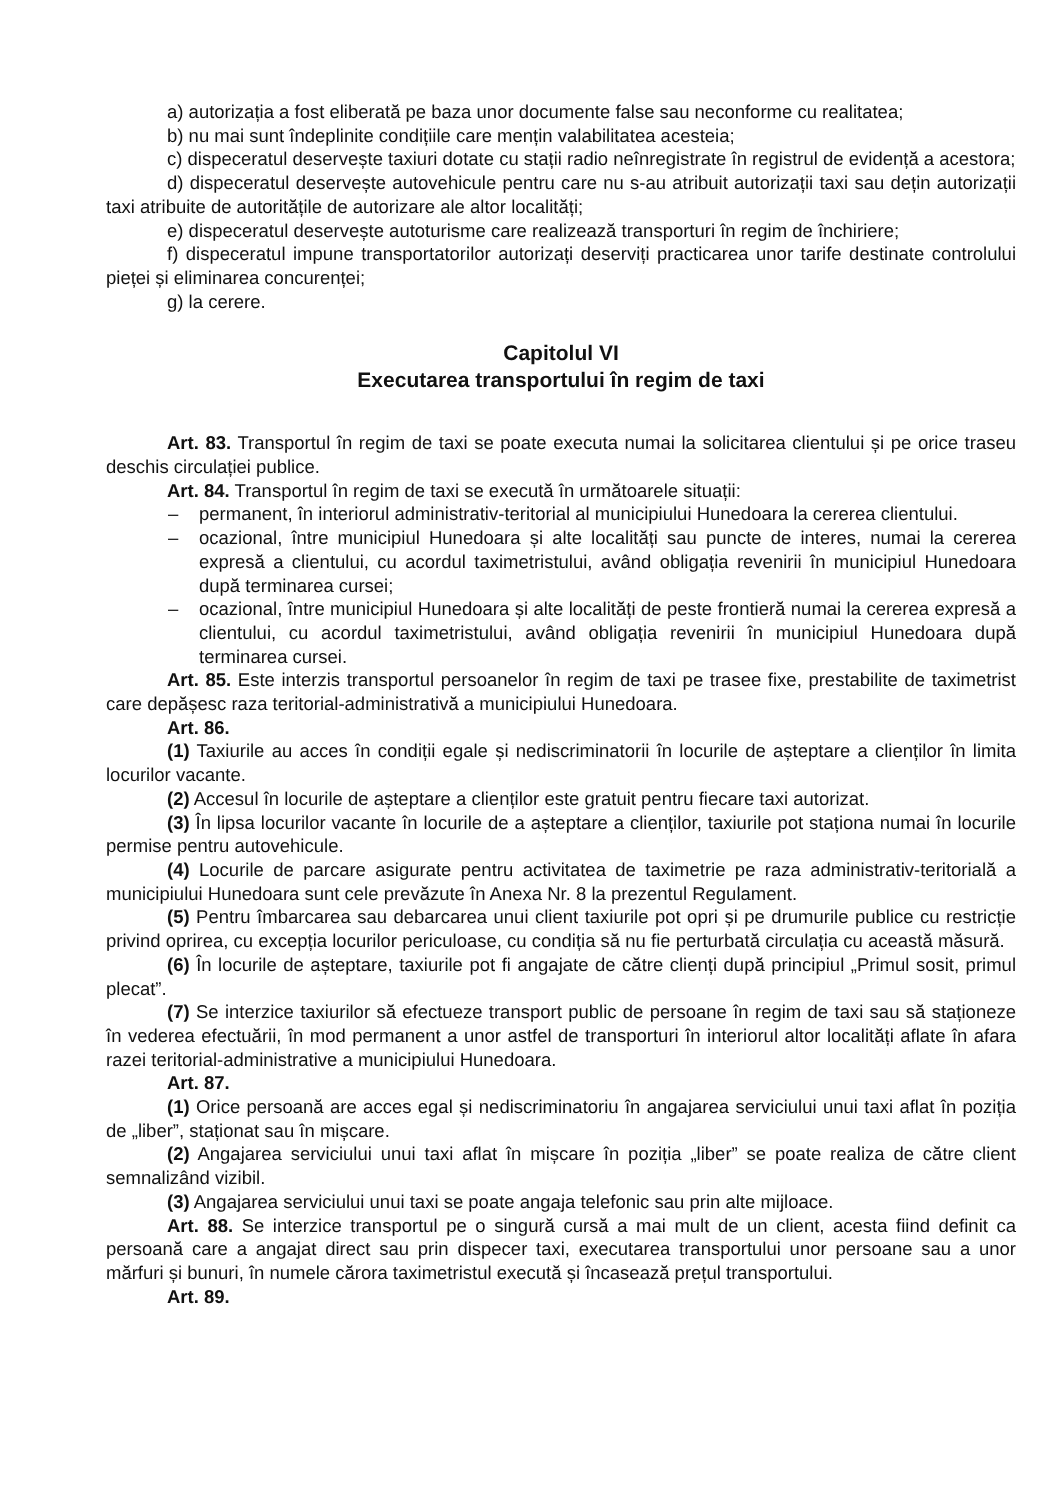a) autorizația a fost eliberată pe baza unor documente false sau neconforme cu realitatea;
b) nu mai sunt îndeplinite condițiile care mențin valabilitatea acesteia;
c) dispeceratul deservește taxiuri dotate cu stații radio neînregistrate în registrul de evidență a acestora;
d) dispeceratul deservește autovehicule pentru care nu s-au atribuit autorizații taxi sau dețin autorizații taxi atribuite de autoritățile de autorizare ale altor localități;
e) dispeceratul deservește autoturisme care realizează transporturi în regim de închiriere;
f) dispeceratul impune transportatorilor autorizați deserviți practicarea unor tarife destinate controlului pieței și eliminarea concurenței;
g) la cerere.
Capitolul VI
Executarea transportului în regim de taxi
Art. 83. Transportul în regim de taxi se poate executa numai la solicitarea clientului și pe orice traseu deschis circulației publice.
Art. 84. Transportul în regim de taxi se execută în următoarele situații:
– permanent, în interiorul administrativ-teritorial al municipiului Hunedoara la cererea clientului.
– ocazional, între municipiul Hunedoara și alte localități sau puncte de interes, numai la cererea expresă a clientului, cu acordul taximetristului, având obligația revenirii în municipiul Hunedoara după terminarea cursei;
– ocazional, între municipiul Hunedoara și alte localități de peste frontieră numai la cererea expresă a clientului, cu acordul taximetristului, având obligația revenirii în municipiul Hunedoara după terminarea cursei.
Art. 85. Este interzis transportul persoanelor în regim de taxi pe trasee fixe, prestabilite de taximetrist care depășesc raza teritorial-administrativă a municipiului Hunedoara.
Art. 86.
(1) Taxiurile au acces în condiții egale și nediscriminatorii în locurile de așteptare a clienților în limita locurilor vacante.
(2) Accesul în locurile de așteptare a clienților este gratuit pentru fiecare taxi autorizat.
(3) În lipsa locurilor vacante în locurile de a așteptare a clienților, taxiurile pot staționa numai în locurile permise pentru autovehicule.
(4) Locurile de parcare asigurate pentru activitatea de taximetrie pe raza administrativ-teritorială a municipiului Hunedoara sunt cele prevăzute în Anexa Nr. 8 la prezentul Regulament.
(5) Pentru îmbarcarea sau debarcarea unui client taxiurile pot opri și pe drumurile publice cu restricție privind oprirea, cu excepția locurilor periculoase, cu condiția să nu fie perturbată circulația cu această măsură.
(6) În locurile de așteptare, taxiurile pot fi angajate de către clienți după principiul „Primul sosit, primul plecat”.
(7) Se interzice taxiurilor să efectueze transport public de persoane în regim de taxi sau să staționeze în vederea efectuării, în mod permanent a unor astfel de transporturi în interiorul altor localități aflate în afara razei teritorial-administrative a municipiului Hunedoara.
Art. 87.
(1) Orice persoană are acces egal și nediscriminatoriu în angajarea serviciului unui taxi aflat în poziția de „liber”, staționat sau în mișcare.
(2) Angajarea serviciului unui taxi aflat în mișcare în poziția „liber” se poate realiza de către client semnalizând vizibil.
(3) Angajarea serviciului unui taxi se poate angaja telefonic sau prin alte mijloace.
Art. 88. Se interzice transportul pe o singură cursă a mai mult de un client, acesta fiind definit ca persoană care a angajat direct sau prin dispecer taxi, executarea transportului unor persoane sau a unor mărfuri și bunuri, în numele cărora taximetristul execută și încasează prețul transportului.
Art. 89.